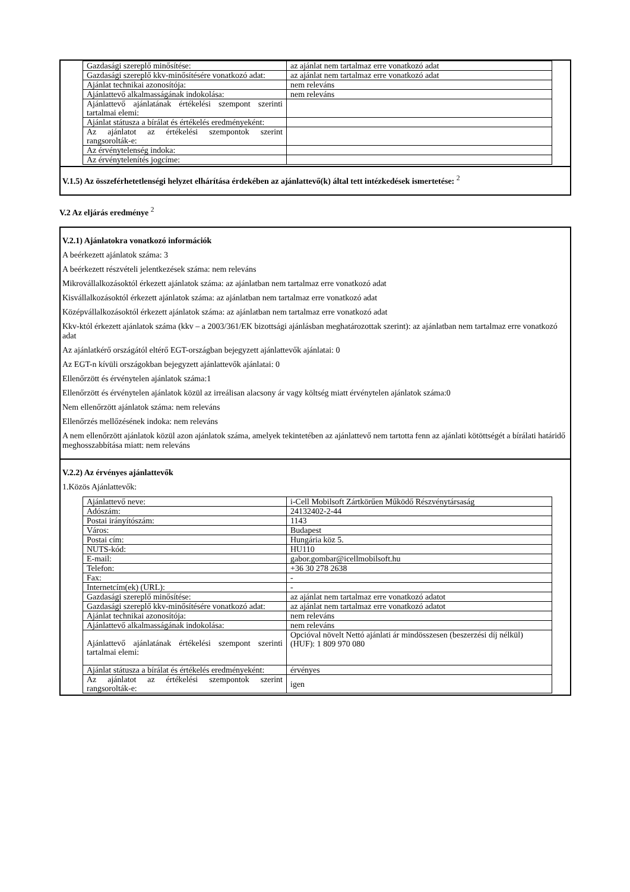| Gazdasági szereplő minősítése: | az ajánlat nem tartalmaz erre vonatkozó adat |
| Gazdasági szereplő kkv-minősítésére vonatkozó adat: | az ajánlat nem tartalmaz erre vonatkozó adat |
| Ajánlat technikai azonosítója: | nem releváns |
| Ajánlattevő alkalmasságának indokolása: | nem releváns |
| Ajánlattevő ajánlatának értékelési szempont szerinti tartalmai elemi: | |
| Ajánlat státusza a bírálat és értékelés eredményeként: | |
| Az ajánlatot az értékelési szempontok szerint rangsorolták-e: | |
| Az érvénytelenség indoka: | |
| Az érvénytelenítés jogcíme: | |
V.1.5) Az összeférhetetlenségi helyzet elhárítása érdekében az ajánlattevő(k) által tett intézkedések ismertetése: <sup>2</sup>
V.2 Az eljárás eredménye <sup>2</sup>
V.2.1) Ajánlatokra vonatkozó információk
A beérkezett ajánlatok száma: 3
A beérkezett részvételi jelentkezések száma: nem releváns
Mikrovállalkozásoktól érkezett ajánlatok száma: az ajánlatban nem tartalmaz erre vonatkozó adat
Kisvállalkozásoktól érkezett ajánlatok száma: az ajánlatban nem tartalmaz erre vonatkozó adat
Középvállalkozásoktól érkezett ajánlatok száma: az ajánlatban nem tartalmaz erre vonatkozó adat
Kkv-któl érkezett ajánlatok száma (kkv – a 2003/361/EK bizottsági ajánlásban meghatározottak szerint): az ajánlatban nem tartalmaz erre vonatkozó adat
Az ajánlatkérő országától eltérő EGT-országban bejegyzett ajánlattevők ajánlatai: 0
Az EGT-n kívüli országokban bejegyzett ajánlattevők ajánlatai: 0
Ellenőrzött és érvénytelen ajánlatok száma:1
Ellenőrzött és érvénytelen ajánlatok közül az irreálisan alacsony ár vagy költség miatt érvénytelen ajánlatok száma:0
Nem ellenőrzött ajánlatok száma: nem releváns
Ellenőrzés mellőzésének indoka: nem releváns
A nem ellenőrzött ajánlatok közül azon ajánlatok száma, amelyek tekintetében az ajánlattevő nem tartotta fenn az ajánlati kötöttségét a bírálati határidő meghosszabbítása miatt: nem releváns
V.2.2) Az érvényes ajánlattevők
1.Közös Ajánlattevők:
| Ajánlattevő neve: | i-Cell Mobilsoft Zártkörűen Működő Részvénytársaság |
| Adószám: | 24132402-2-44 |
| Postai irányítószám: | 1143 |
| Város: | Budapest |
| Postai cím: | Hungária köz 5. |
| NUTS-kód: | HU110 |
| E-mail: | gabor.gombar@icellmobilsoft.hu |
| Telefon: | +36 30 278 2638 |
| Fax: | - |
| Internetcím(ek) (URL): | - |
| Gazdasági szereplő minősítése: | az ajánlat nem tartalmaz erre vonatkozó adatot |
| Gazdasági szereplő kkv-minősítésére vonatkozó adat: | az ajánlat nem tartalmaz erre vonatkozó adatot |
| Ajánlat technikai azonosítója: | nem releváns |
| Ajánlattevő alkalmasságának indokolása: | nem releváns |
| Ajánlattevő ajánlatának értékelési szempont szerinti tartalmai elemi: | Opcióval növelt Nettó ajánlati ár mindösszesen (beszerzési díj nélkül) (HUF): 1 809 970 080 |
| Ajánlat státusza a bírálat és értékelés eredményeként: | érvényes |
| Az ajánlatot az értékelési szempontok szerint rangsorolták-e: | igen |